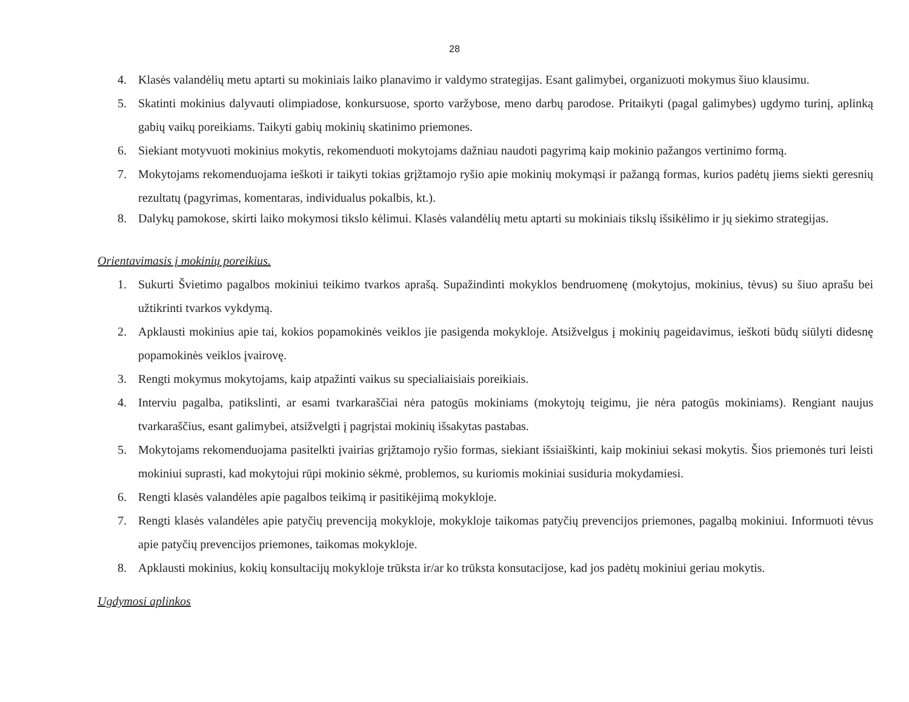28
4. Klasės valandėlių metu aptarti su mokiniais laiko planavimo ir valdymo strategijas. Esant galimybei, organizuoti mokymus šiuo klausimu.
5. Skatinti mokinius dalyvauti olimpiadose, konkursuose, sporto varžybose, meno darbų parodose. Pritaikyti (pagal galimybes) ugdymo turinį, aplinką gabių vaikų poreikiams. Taikyti gabių mokinių skatinimo priemones.
6. Siekiant motyvuoti mokinius mokytis, rekomenduoti mokytojams dažniau naudoti pagyrimą kaip mokinio pažangos vertinimo formą.
7. Mokytojams rekomenduojama ieškoti ir taikyti tokias grįžtamojo ryšio apie mokinių mokymąsi ir pažangą formas, kurios padėtų jiems siekti geresnių rezultatų (pagyrimas, komentaras, individualus pokalbis, kt.).
8. Dalykų pamokose, skirti laiko mokymosi tikslo kėlimui. Klasės valandėlių metu aptarti su mokiniais tikslų išsikėlimo ir jų siekimo strategijas.
Orientavimasis į mokinių poreikius.
1. Sukurti Švietimo pagalbos mokiniui teikimo tvarkos aprašą. Supažindinti mokyklos bendruomenę (mokytojus, mokinius, tėvus) su šiuo aprašu bei užtikrinti tvarkos vykdymą.
2. Apklausti mokinius apie tai, kokios popamokinės veiklos jie pasigenda mokykloje. Atsižvelgus į mokinių pageidavimus, ieškoti būdų siūlyti didesnę popamokinės veiklos įvairovę.
3. Rengti mokymus mokytojams, kaip atpažinti vaikus su specialiaisiais poreikiais.
4. Interviu pagalba, patikslinti, ar esami tvarkaraščiai nėra patogūs mokiniams (mokytojų teigimu, jie nėra patogūs mokiniams). Rengiant naujus tvarkaraščius, esant galimybei, atsižvelgti į pagrįstai mokinių išsakytas pastabas.
5. Mokytojams rekomenduojama pasitelkti įvairias grįžtamojo ryšio formas, siekiant išsiaiškinti, kaip mokiniui sekasi mokytis. Šios priemonės turi leisti mokiniui suprasti, kad mokytojui rūpi mokinio sėkmė, problemos, su kuriomis mokiniai susiduria mokydamiesi.
6. Rengti klasės valandėles apie pagalbos teikimą ir pasitikėjimą mokykloje.
7. Rengti klasės valandėles apie patyčių prevenciją mokykloje, mokykloje taikomas patyčių prevencijos priemones, pagalbą mokiniui. Informuoti tėvus apie patyčių prevencijos priemones, taikomas mokykloje.
8. Apklausti mokinius, kokių konsultacijų mokykloje trūksta ir/ar ko trūksta konsutacijose, kad jos padėtų mokiniui geriau mokytis.
Ugdymosi aplinkos